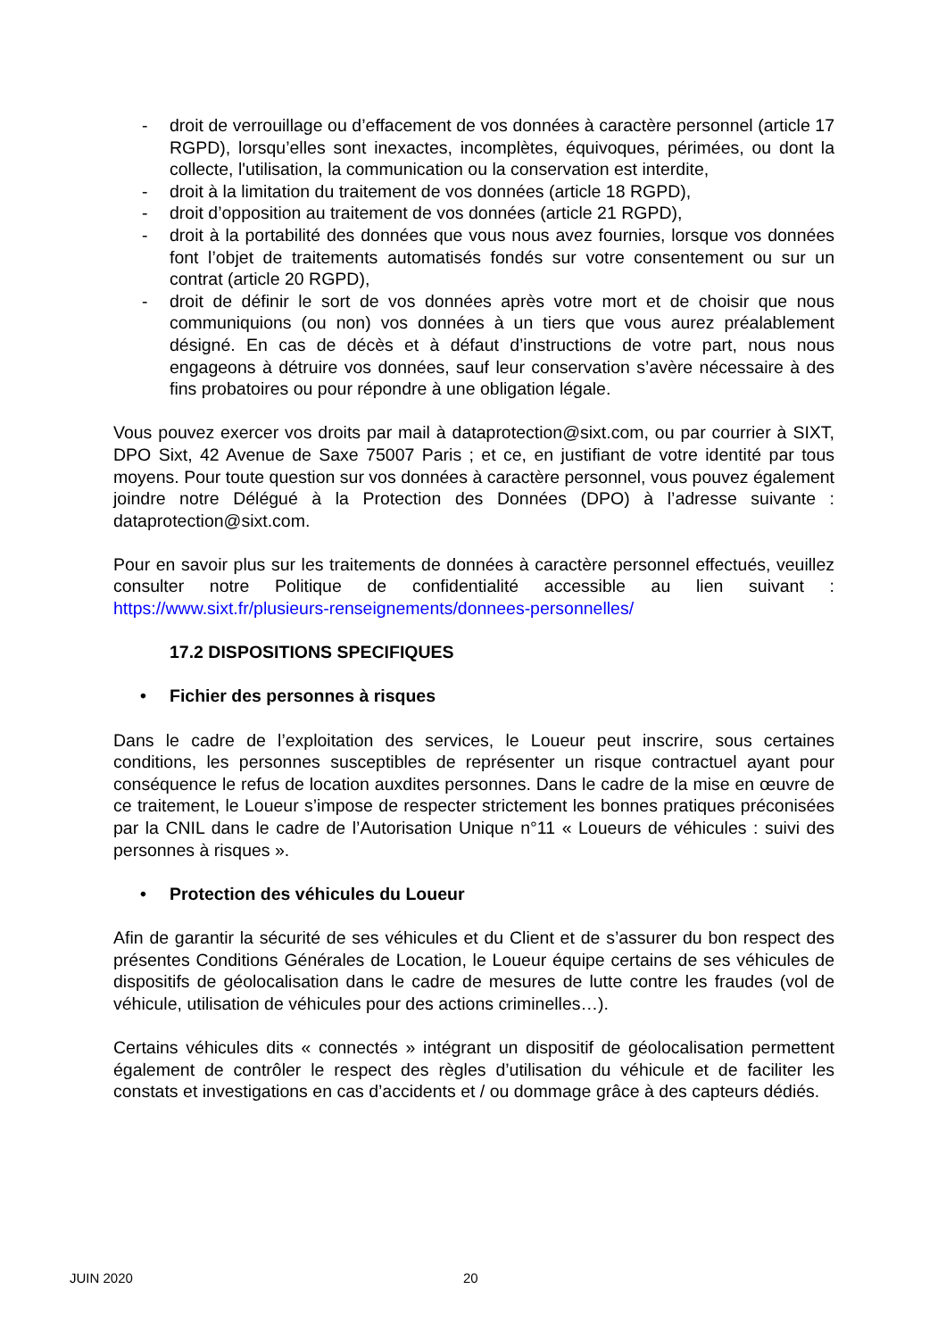- droit de verrouillage ou d’effacement de vos données à caractère personnel (article 17 RGPD), lorsqu’elles sont inexactes, incomplètes, équivoques, périmées, ou dont la collecte, l'utilisation, la communication ou la conservation est interdite,
- droit à la limitation du traitement de vos données (article 18 RGPD),
- droit d’opposition au traitement de vos données (article 21 RGPD),
- droit à la portabilité des données que vous nous avez fournies, lorsque vos données font l’objet de traitements automatisés fondés sur votre consentement ou sur un contrat (article 20 RGPD),
- droit de définir le sort de vos données après votre mort et de choisir que nous communiquions (ou non) vos données à un tiers que vous aurez préalablement désigné. En cas de décès et à défaut d’instructions de votre part, nous nous engageons à détruire vos données, sauf leur conservation s’avère nécessaire à des fins probatoires ou pour répondre à une obligation légale.
Vous pouvez exercer vos droits par mail à dataprotection@sixt.com, ou par courrier à SIXT, DPO Sixt, 42 Avenue de Saxe 75007 Paris ; et ce, en justifiant de votre identité par tous moyens. Pour toute question sur vos données à caractère personnel, vous pouvez également joindre notre Délégué à la Protection des Données (DPO) à l’adresse suivante : dataprotection@sixt.com.
Pour en savoir plus sur les traitements de données à caractère personnel effectués, veuillez consulter notre Politique de confidentialité accessible au lien suivant : https://www.sixt.fr/plusieurs-renseignements/donnees-personnelles/
17.2 DISPOSITIONS SPECIFIQUES
• Fichier des personnes à risques
Dans le cadre de l’exploitation des services, le Loueur peut inscrire, sous certaines conditions, les personnes susceptibles de représenter un risque contractuel ayant pour conséquence le refus de location auxdites personnes. Dans le cadre de la mise en œuvre de ce traitement, le Loueur s’impose de respecter strictement les bonnes pratiques préconisées par la CNIL dans le cadre de l’Autorisation Unique n°11 « Loueurs de véhicules : suivi des personnes à risques ».
• Protection des véhicules du Loueur
Afin de garantir la sécurité de ses véhicules et du Client et de s’assurer du bon respect des présentes Conditions Générales de Location, le Loueur équipe certains de ses véhicules de dispositifs de géolocalisation dans le cadre de mesures de lutte contre les fraudes (vol de véhicule, utilisation de véhicules pour des actions criminelles…).
Certains véhicules dits « connectés » intégrant un dispositif de géolocalisation permettent également de contrôler le respect des règles d’utilisation du véhicule et de faciliter les constats et investigations en cas d’accidents et / ou dommage grâce à des capteurs dédiés.
JUIN 2020 20